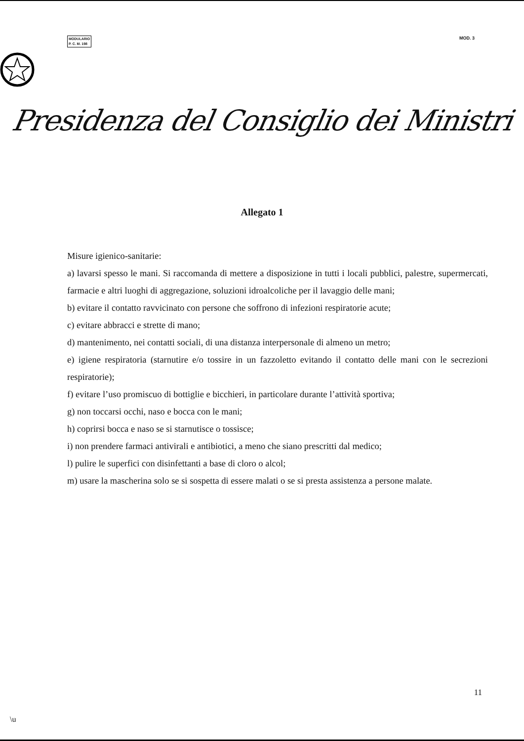MODULARIO
P. C. M. 198
MOD. 3
Presidenza del Consiglio dei Ministri
Allegato 1
Misure igienico-sanitarie:
a) lavarsi spesso le mani. Si raccomanda di mettere a disposizione in tutti i locali pubblici, palestre, supermercati, farmacie e altri luoghi di aggregazione, soluzioni idroalcoliche per il lavaggio delle mani;
b) evitare il contatto ravvicinato con persone che soffrono di infezioni respiratorie acute;
c) evitare abbracci e strette di mano;
d) mantenimento, nei contatti sociali, di una distanza interpersonale di almeno un metro;
e) igiene respiratoria (starnutire e/o tossire in un fazzoletto evitando il contatto delle mani con le secrezioni respiratorie);
f) evitare l’uso promiscuo di bottiglie e bicchieri, in particolare durante l’attività sportiva;
g) non toccarsi occhi, naso e bocca con le mani;
h) coprirsi bocca e naso se si starnutisce o tossisce;
i) non prendere farmaci antivirali e antibiotici, a meno che siano prescritti dal medico;
l) pulire le superfici con disinfettanti a base di cloro o alcol;
m) usare la mascherina solo se si sospetta di essere malati o se si presta assistenza a persone malate.
11
\u